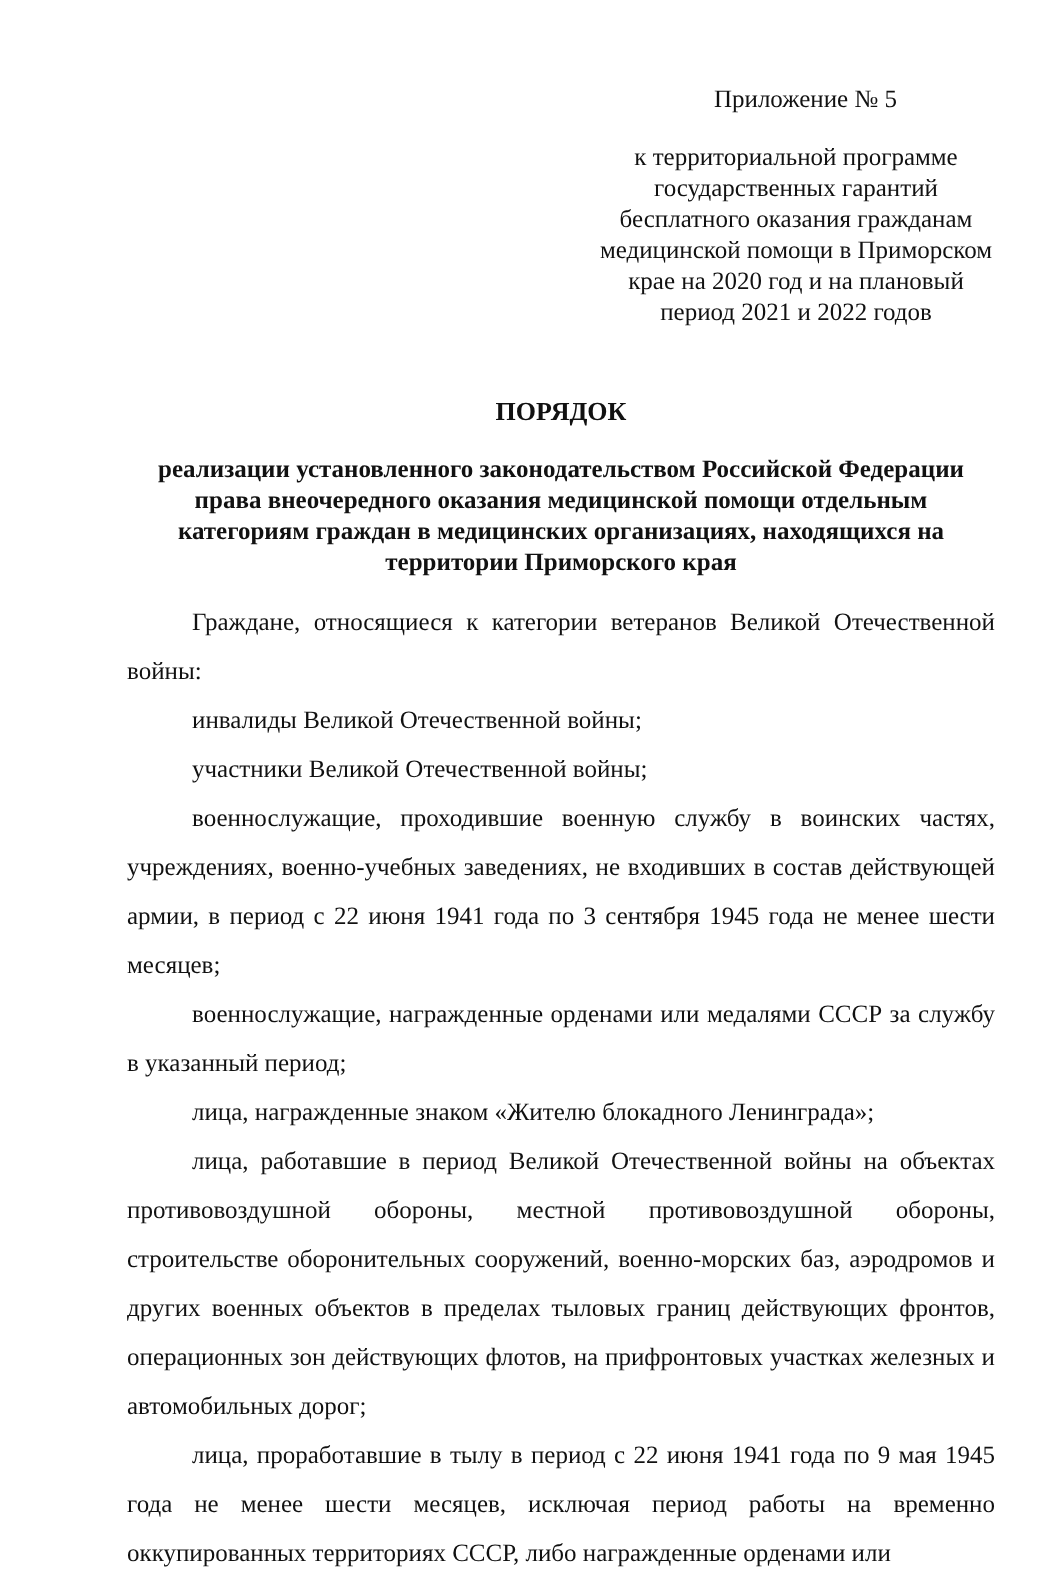Приложение № 5
к территориальной программе государственных гарантий бесплатного оказания гражданам медицинской помощи в Приморском крае на 2020 год и на плановый период 2021 и 2022 годов
ПОРЯДОК
реализации установленного законодательством Российской Федерации права внеочередного оказания медицинской помощи отдельным категориям граждан в медицинских организациях, находящихся на территории Приморского края
Граждане, относящиеся к категории ветеранов Великой Отечественной войны:
инвалиды Великой Отечественной войны;
участники Великой Отечественной войны;
военнослужащие, проходившие военную службу в воинских частях, учреждениях, военно-учебных заведениях, не входивших в состав действующей армии, в период с 22 июня 1941 года по 3 сентября 1945 года не менее шести месяцев;
военнослужащие, награжденные орденами или медалями СССР за службу в указанный период;
лица, награжденные знаком «Жителю блокадного Ленинграда»;
лица, работавшие в период Великой Отечественной войны на объектах противовоздушной обороны, местной противовоздушной обороны, строительстве оборонительных сооружений, военно-морских баз, аэродромов и других военных объектов в пределах тыловых границ действующих фронтов, операционных зон действующих флотов, на прифронтовых участках железных и автомобильных дорог;
лица, проработавшие в тылу в период с 22 июня 1941 года по 9 мая 1945 года не менее шести месяцев, исключая период работы на временно оккупированных территориях СССР, либо награжденные орденами или